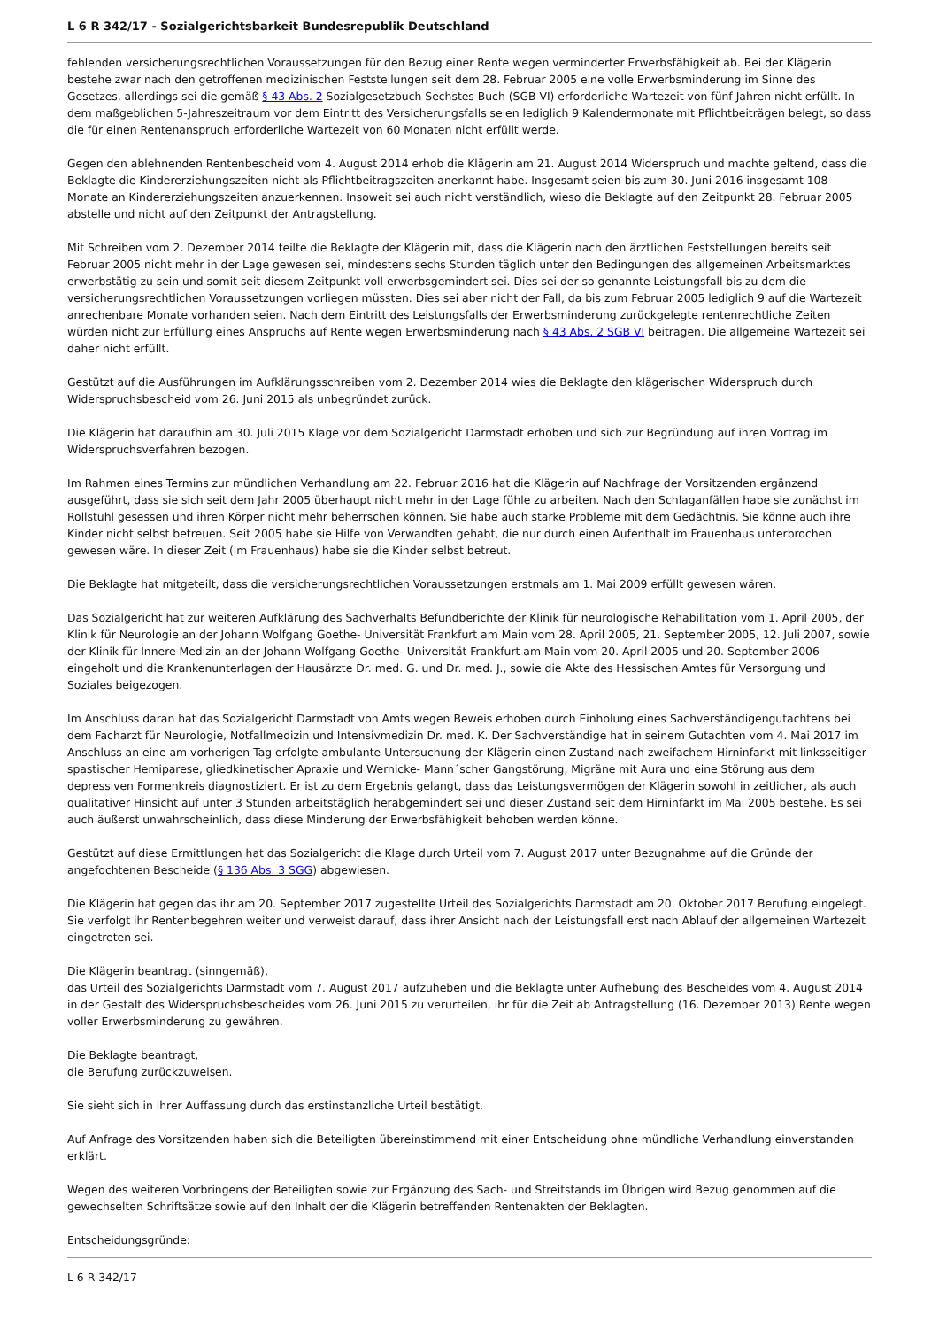L 6 R 342/17 - Sozialgerichtsbarkeit Bundesrepublik Deutschland
fehlenden versicherungsrechtlichen Voraussetzungen für den Bezug einer Rente wegen verminderter Erwerbsfähigkeit ab. Bei der Klägerin bestehe zwar nach den getroffenen medizinischen Feststellungen seit dem 28. Februar 2005 eine volle Erwerbsminderung im Sinne des Gesetzes, allerdings sei die gemäß § 43 Abs. 2 Sozialgesetzbuch Sechstes Buch (SGB VI) erforderliche Wartezeit von fünf Jahren nicht erfüllt. In dem maßgeblichen 5-Jahreszeitraum vor dem Eintritt des Versicherungsfalls seien lediglich 9 Kalendermonate mit Pflichtbeiträgen belegt, so dass die für einen Rentenanspruch erforderliche Wartezeit von 60 Monaten nicht erfüllt werde.
Gegen den ablehnenden Rentenbescheid vom 4. August 2014 erhob die Klägerin am 21. August 2014 Widerspruch und machte geltend, dass die Beklagte die Kindererziehungszeiten nicht als Pflichtbeitragszeiten anerkannt habe. Insgesamt seien bis zum 30. Juni 2016 insgesamt 108 Monate an Kindererziehungszeiten anzuerkennen. Insoweit sei auch nicht verständlich, wieso die Beklagte auf den Zeitpunkt 28. Februar 2005 abstelle und nicht auf den Zeitpunkt der Antragstellung.
Mit Schreiben vom 2. Dezember 2014 teilte die Beklagte der Klägerin mit, dass die Klägerin nach den ärztlichen Feststellungen bereits seit Februar 2005 nicht mehr in der Lage gewesen sei, mindestens sechs Stunden täglich unter den Bedingungen des allgemeinen Arbeitsmarktes erwerbstätig zu sein und somit seit diesem Zeitpunkt voll erwerbsgemindert sei. Dies sei der so genannte Leistungsfall bis zu dem die versicherungsrechtlichen Voraussetzungen vorliegen müssten. Dies sei aber nicht der Fall, da bis zum Februar 2005 lediglich 9 auf die Wartezeit anrechenbare Monate vorhanden seien. Nach dem Eintritt des Leistungsfalls der Erwerbsminderung zurückgelegte rentenrechtliche Zeiten würden nicht zur Erfüllung eines Anspruchs auf Rente wegen Erwerbsminderung nach § 43 Abs. 2 SGB VI beitragen. Die allgemeine Wartezeit sei daher nicht erfüllt.
Gestützt auf die Ausführungen im Aufklärungsschreiben vom 2. Dezember 2014 wies die Beklagte den klägerischen Widerspruch durch Widerspruchsbescheid vom 26. Juni 2015 als unbegründet zurück.
Die Klägerin hat daraufhin am 30. Juli 2015 Klage vor dem Sozialgericht Darmstadt erhoben und sich zur Begründung auf ihren Vortrag im Widerspruchsverfahren bezogen.
Im Rahmen eines Termins zur mündlichen Verhandlung am 22. Februar 2016 hat die Klägerin auf Nachfrage der Vorsitzenden ergänzend ausgeführt, dass sie sich seit dem Jahr 2005 überhaupt nicht mehr in der Lage fühle zu arbeiten. Nach den Schlaganfällen habe sie zunächst im Rollstuhl gesessen und ihren Körper nicht mehr beherrschen können. Sie habe auch starke Probleme mit dem Gedächtnis. Sie könne auch ihre Kinder nicht selbst betreuen. Seit 2005 habe sie Hilfe von Verwandten gehabt, die nur durch einen Aufenthalt im Frauenhaus unterbrochen gewesen wäre. In dieser Zeit (im Frauenhaus) habe sie die Kinder selbst betreut.
Die Beklagte hat mitgeteilt, dass die versicherungsrechtlichen Voraussetzungen erstmals am 1. Mai 2009 erfüllt gewesen wären.
Das Sozialgericht hat zur weiteren Aufklärung des Sachverhalts Befundberichte der Klinik für neurologische Rehabilitation vom 1. April 2005, der Klinik für Neurologie an der Johann Wolfgang Goethe- Universität Frankfurt am Main vom 28. April 2005, 21. September 2005, 12. Juli 2007, sowie der Klinik für Innere Medizin an der Johann Wolfgang Goethe- Universität Frankfurt am Main vom 20. April 2005 und 20. September 2006 eingeholt und die Krankenunterlagen der Hausärzte Dr. med. G. und Dr. med. J., sowie die Akte des Hessischen Amtes für Versorgung und Soziales beigezogen.
Im Anschluss daran hat das Sozialgericht Darmstadt von Amts wegen Beweis erhoben durch Einholung eines Sachverständigengutachtens bei dem Facharzt für Neurologie, Notfallmedizin und Intensivmedizin Dr. med. K. Der Sachverständige hat in seinem Gutachten vom 4. Mai 2017 im Anschluss an eine am vorherigen Tag erfolgte ambulante Untersuchung der Klägerin einen Zustand nach zweifachem Hirninfarkt mit linksseitiger spastischer Hemiparese, gliedkinetischer Apraxie und Wernicke- Mann´scher Gangstörung, Migräne mit Aura und eine Störung aus dem depressiven Formenkreis diagnostiziert. Er ist zu dem Ergebnis gelangt, dass das Leistungsvermögen der Klägerin sowohl in zeitlicher, als auch qualitativer Hinsicht auf unter 3 Stunden arbeitstäglich herabgemindert sei und dieser Zustand seit dem Hirninfarkt im Mai 2005 bestehe. Es sei auch äußerst unwahrscheinlich, dass diese Minderung der Erwerbsfähigkeit behoben werden könne.
Gestützt auf diese Ermittlungen hat das Sozialgericht die Klage durch Urteil vom 7. August 2017 unter Bezugnahme auf die Gründe der angefochtenen Bescheide (§ 136 Abs. 3 SGG) abgewiesen.
Die Klägerin hat gegen das ihr am 20. September 2017 zugestellte Urteil des Sozialgerichts Darmstadt am 20. Oktober 2017 Berufung eingelegt. Sie verfolgt ihr Rentenbegehren weiter und verweist darauf, dass ihrer Ansicht nach der Leistungsfall erst nach Ablauf der allgemeinen Wartezeit eingetreten sei.
Die Klägerin beantragt (sinngemäß),
das Urteil des Sozialgerichts Darmstadt vom 7. August 2017 aufzuheben und die Beklagte unter Aufhebung des Bescheides vom 4. August 2014 in der Gestalt des Widerspruchsbescheides vom 26. Juni 2015 zu verurteilen, ihr für die Zeit ab Antragstellung (16. Dezember 2013) Rente wegen voller Erwerbsminderung zu gewähren.
Die Beklagte beantragt,
die Berufung zurückzuweisen.
Sie sieht sich in ihrer Auffassung durch das erstinstanzliche Urteil bestätigt.
Auf Anfrage des Vorsitzenden haben sich die Beteiligten übereinstimmend mit einer Entscheidung ohne mündliche Verhandlung einverstanden erklärt.
Wegen des weiteren Vorbringens der Beteiligten sowie zur Ergänzung des Sach- und Streitstands im Übrigen wird Bezug genommen auf die gewechselten Schriftsätze sowie auf den Inhalt der die Klägerin betreffenden Rentenakten der Beklagten.
Entscheidungsgründe:
L 6 R 342/17